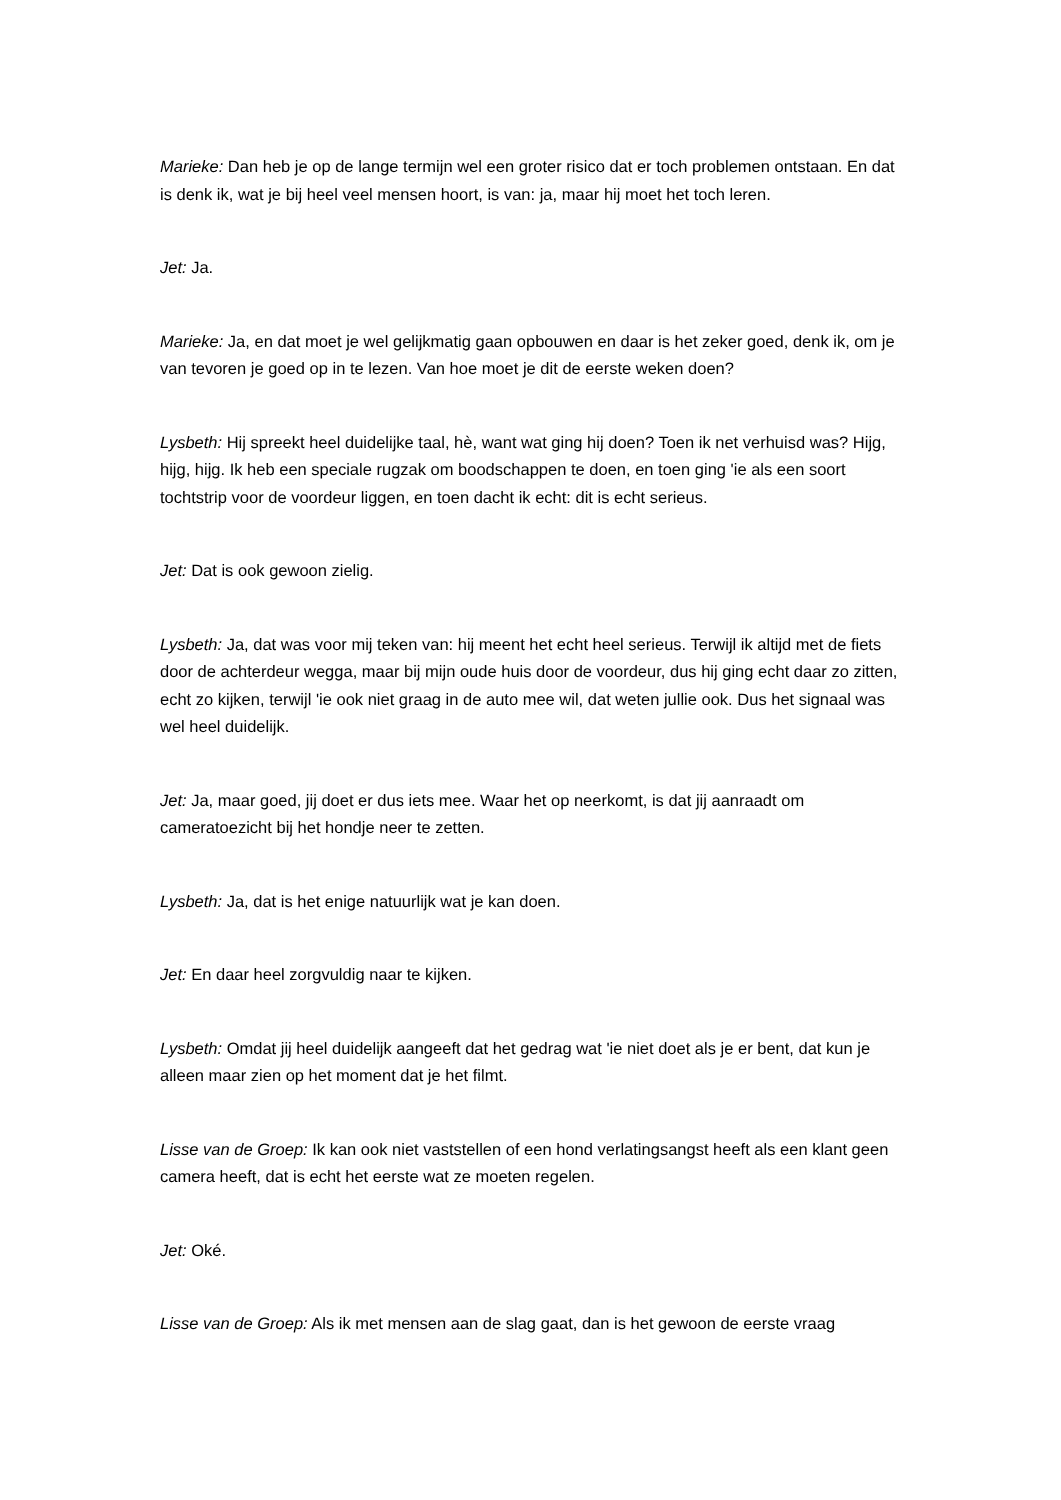Marieke: Dan heb je op de lange termijn wel een groter risico dat er toch problemen ontstaan. En dat is denk ik, wat je bij heel veel mensen hoort, is van: ja, maar hij moet het toch leren.
Jet: Ja.
Marieke: Ja, en dat moet je wel gelijkmatig gaan opbouwen en daar is het zeker goed, denk ik, om je van tevoren je goed op in te lezen. Van hoe moet je dit de eerste weken doen?
Lysbeth: Hij spreekt heel duidelijke taal, hè, want wat ging hij doen? Toen ik net verhuisd was? Hijg, hijg, hijg. Ik heb een speciale rugzak om boodschappen te doen, en toen ging 'ie als een soort tochtstrip voor de voordeur liggen, en toen dacht ik echt: dit is echt serieus.
Jet: Dat is ook gewoon zielig.
Lysbeth: Ja, dat was voor mij teken van: hij meent het echt heel serieus. Terwijl ik altijd met de fiets door de achterdeur wegga, maar bij mijn oude huis door de voordeur, dus hij ging echt daar zo zitten, echt zo kijken, terwijl 'ie ook niet graag in de auto mee wil, dat weten jullie ook. Dus het signaal was wel heel duidelijk.
Jet: Ja, maar goed, jij doet er dus iets mee. Waar het op neerkomt, is dat jij aanraadt om cameratoezicht bij het hondje neer te zetten.
Lysbeth: Ja, dat is het enige natuurlijk wat je kan doen.
Jet: En daar heel zorgvuldig naar te kijken.
Lysbeth: Omdat jij heel duidelijk aangeeft dat het gedrag wat 'ie niet doet als je er bent, dat kun je alleen maar zien op het moment dat je het filmt.
Lisse van de Groep: Ik kan ook niet vaststellen of een hond verlatingsangst heeft als een klant geen camera heeft, dat is echt het eerste wat ze moeten regelen.
Jet: Oké.
Lisse van de Groep: Als ik met mensen aan de slag gaat, dan is het gewoon de eerste vraag